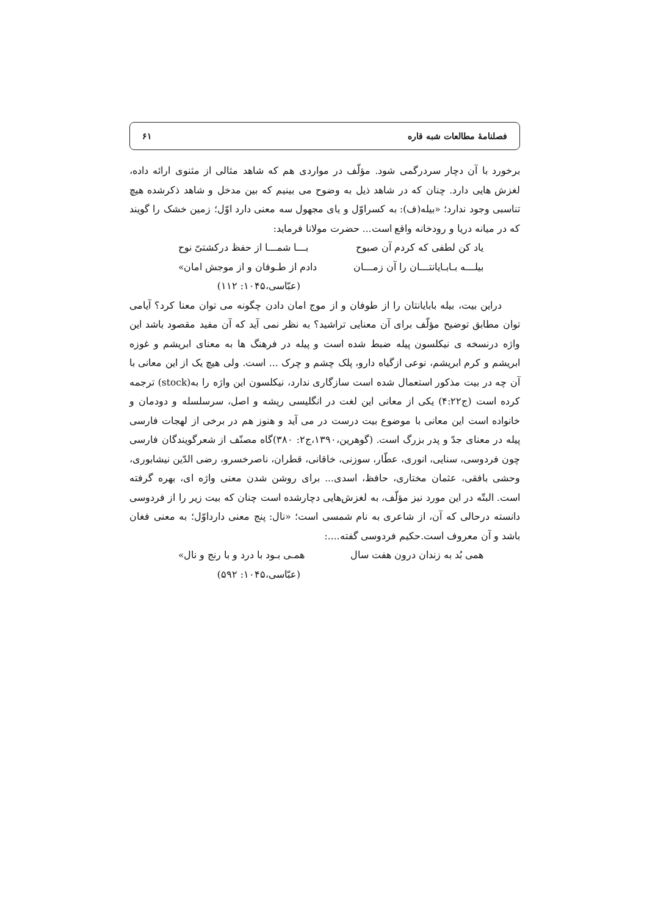فصلنامهٔ مطالعات شبه قاره ۶۱
برخورد با آن دچار سردرگمی شود. مؤلّف در مواردی هم که شاهد مثالی از مثنوی ارائه داده، لغزش هایی دارد. چنان که در شاهد ذیل به وضوح می بینیم که بین مدخل و شاهد ذکرشده هیچ تناسبی وجود ندارد؛ «بیله(ف): به کسراوّل و یای مجهول سه معنی دارد اوّل؛ زمین خشک را گویند که در میانه دریا و رودخانه واقع است... حضرت مولانا فرماید:
یاد کن لطفی که کردم آن صبوح بـــا شمـــا از حفظ درکشتیّ نوح
بیلـــه بـابـایانتـــان را آن زمـــان دادم از طـوفان و از موجش امان»
(عبّاسی،۱۰۴۵: ۱۱۲)
دراین بیت، بیله بابایانتان را از طوفان و از موج امان دادن چگونه می توان معنا کرد؟ آیامی توان مطابق توضیح مؤلّف برای آن معنایی تراشید؟ به نظر نمی آید که آن مفید مقصود باشد این واژه درنسخه ی نیکلسون پیله ضبط شده است و پیله در فرهنگ ها به معنای ابریشم و غوزه ابریشم و کرم ابریشم، نوعی ازگیاه دارو، پلک چشم و چرک ... است. ولی هیچ یک از این معانی با آن چه در بیت مذکور استعمال شده است سازگاری ندارد، نیکلسون این واژه را به(stock) ترجمه کرده است (ج۴:۲۲) یکی از معانی این لغت در انگلیسی ریشه و اصل، سرسلسله و دودمان و خانواده است این معانی با موضوع بیت درست در می آید و هنوز هم در برخی از لهجات فارسی پیله در معنای جدّ و پدر بزرگ است. (گوهرین،۱۳۹۰،ج۲: ۳۸۰)گاه مصنّف از شعرگویندگان فارسی چون فردوسی، سنایی، انوری، عطّار، سوزنی، خاقانی، قطران، ناصرخسرو، رضی الدّین نیشابوری، وحشی بافقی، عثمان مختاری، حافظ، اسدی... برای روشن شدن معنی واژه ای، بهره گرفته است. البتّه در این مورد نیز مؤلّف، به لغزش‌هایی دچارشده است چنان که بیت زیر را از فردوسی دانسته درحالی که آن، از شاعری به نام شمسی است؛ «نال: پنج معنی دارداوّل؛ به معنی فغان باشد و آن معروف است.حکیم فردوسی گفته....:
همی بُد به زندان درون هفت سال همـی بـود با درد و با رنج و نال»
(عبّاسی،۱۰۴۵: ۵۹۲)